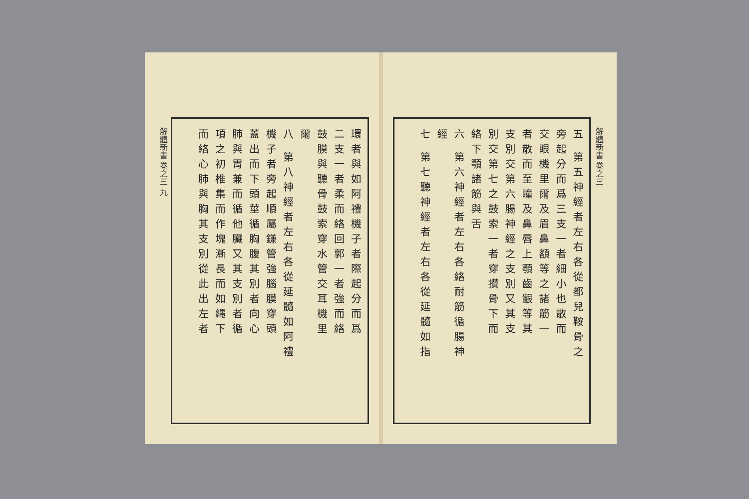解體新書 巻之三 九
環者與如阿禮機子者際起分而爲
二支一者柔而絡回郭一者強而絡
鼓膜與聽骨鼓索穿水管交耳機里
爾
八 第八神經者左右各從延髓如阿禮
機子者旁起順屬鎌管強腦膜穿頭
蓋出而下頭莖循胸腹其別者向心
肺與胃兼而循他臓又其支別者循
項之初椎集而作塊漸長而如縄下
而絡心肺與胸其支別從此出左者
五 第五神經者左右各從都兒鞍骨之
旁起分而爲三支一者細小也散而
交眼機里爾及眉鼻額等之諸筋一
者散而至瞳及鼻唇上顎齒齦等其
支別交第六腸神經之支別又其支
別交第七之鼓索一者穿攅骨下而
絡下顎諸筋與舌
六 第六神經者左右各絡耐筋循腸神
經
七 第七聽神經者左右各從延髓如指
解體新書 巻之三